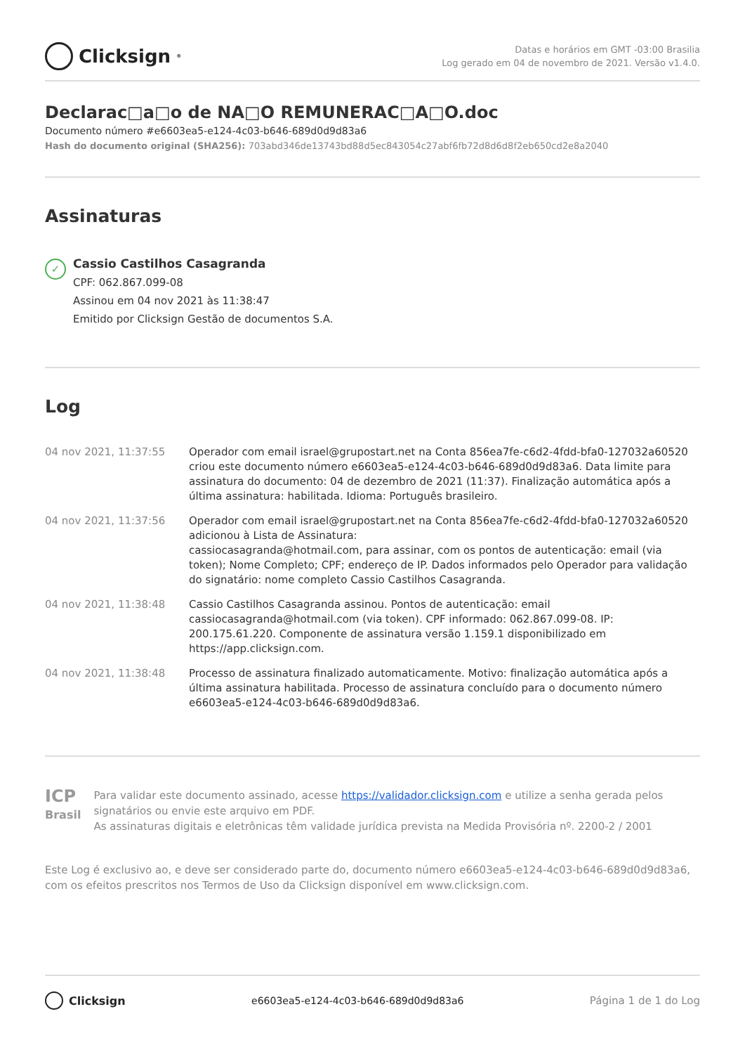Clicksign<sup>®</sup>
Datas e horários em GMT -03:00 Brasilia
Log gerado em 04 de novembro de 2021. Versão v1.4.0.
Declarac□a□o de NA□O REMUNERAC□A□O.doc
Documento número #e6603ea5-e124-4c03-b646-689d0d9d83a6
Hash do documento original (SHA256): 703abd346de13743bd88d5ec843054c27abf6fb72d8d6d8f2eb650cd2e8a2040
Assinaturas
✓
Cassio Castilhos Casagranda
CPF: 062.867.099-08
Assinou em 04 nov 2021 às 11:38:47
Emitido por Clicksign Gestão de documentos S.A.
Log
| 04 nov 2021, 11:37:55 | Operador com email israel@grupostart.net na Conta 856ea7fe-c6d2-4fdd-bfa0-127032a60520 criou este documento número e6603ea5-e124-4c03-b646-689d0d9d83a6. Data limite para assinatura do documento: 04 de dezembro de 2021 (11:37). Finalização automática após a última assinatura: habilitada. Idioma: Português brasileiro. |
| 04 nov 2021, 11:37:56 | Operador com email israel@grupostart.net na Conta 856ea7fe-c6d2-4fdd-bfa0-127032a60520 adicionou à Lista de Assinatura: cassiocasagranda@hotmail.com, para assinar, com os pontos de autenticação: email (via token); Nome Completo; CPF; endereço de IP. Dados informados pelo Operador para validação do signatário: nome completo Cassio Castilhos Casagranda. |
| 04 nov 2021, 11:38:48 | Cassio Castilhos Casagranda assinou. Pontos de autenticação: email cassiocasagranda@hotmail.com (via token). CPF informado: 062.867.099-08. IP: 200.175.61.220. Componente de assinatura versão 1.159.1 disponibilizado em https://app.clicksign.com. |
| 04 nov 2021, 11:38:48 | Processo de assinatura finalizado automaticamente. Motivo: finalização automática após a última assinatura habilitada. Processo de assinatura concluído para o documento número e6603ea5-e124-4c03-b646-689d0d9d83a6. |
ICP
Brasil
Para validar este documento assinado, acesse https://validador.clicksign.com e utilize a senha gerada pelos signatários ou envie este arquivo em PDF.
As assinaturas digitais e eletrônicas têm validade jurídica prevista na Medida Provisória nº. 2200-2 / 2001
Este Log é exclusivo ao, e deve ser considerado parte do, documento número e6603ea5-e124-4c03-b646-689d0d9d83a6, com os efeitos prescritos nos Termos de Uso da Clicksign disponível em www.clicksign.com.
Clicksign
e6603ea5-e124-4c03-b646-689d0d9d83a6
Página 1 de 1 do Log